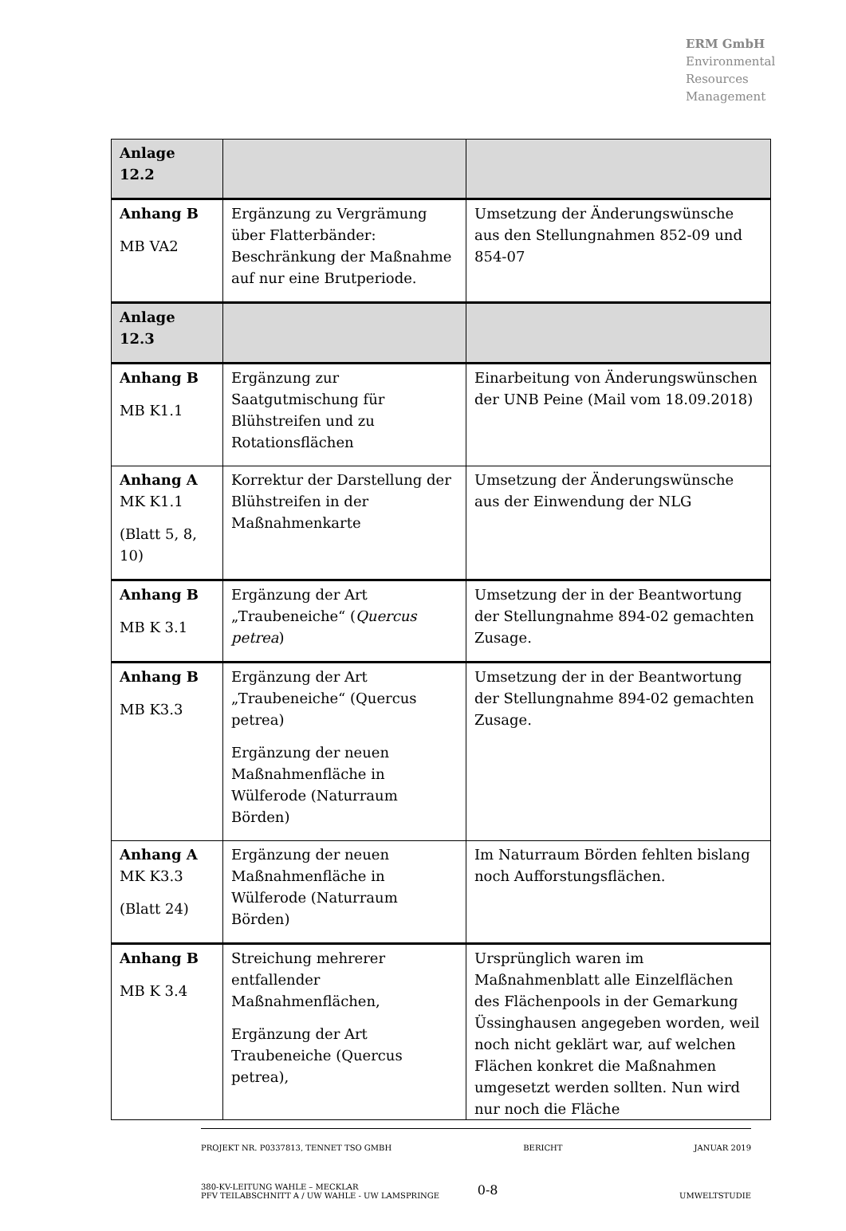ERM GmbH
Environmental
Resources
Management
| Anlage 12.2 | | |
| Anhang B MB VA2 | Ergänzung zu Vergrämung über Flatterbänder: Beschränkung der Maßnahme auf nur eine Brutperiode. | Umsetzung der Änderungswünsche aus den Stellungnahmen 852-09 und 854-07 |
| Anlage 12.3 | | |
| Anhang B MB K1.1 | Ergänzung zur Saatgutmischung für Blühstreifen und zu Rotationsflächen | Einarbeitung von Änderungswünschen der UNB Peine (Mail vom 18.09.2018) |
| Anhang A MK K1.1 (Blatt 5, 8, 10) | Korrektur der Darstellung der Blühstreifen in der Maßnahmenkarte | Umsetzung der Änderungswünsche aus der Einwendung der NLG |
| Anhang B MB K 3.1 | Ergänzung der Art „Traubeneiche“ ( Quercus petrea ) | Umsetzung der in der Beantwortung der Stellungnahme 894-02 gemachten Zusage. |
| Anhang B MB K3.3 | Ergänzung der Art „Traubeneiche“ (Quercus petrea) Ergänzung der neuen Maßnahmenfläche in Wülferode (Naturraum Börden) | Umsetzung der in der Beantwortung der Stellungnahme 894-02 gemachten Zusage. |
| Anhang A MK K3.3 (Blatt 24) | Ergänzung der neuen Maßnahmenfläche in Wülferode (Naturraum Börden) | Im Naturraum Börden fehlten bislang noch Aufforstungsflächen. |
| Anhang B MB K 3.4 | Streichung mehrerer entfallender Maßnahmenflächen, Ergänzung der Art Traubeneiche (Quercus petrea), | Ursprünglich waren im Maßnahmenblatt alle Einzelflächen des Flächenpools in der Gemarkung Üssinghausen angegeben worden, weil noch nicht geklärt war, auf welchen Flächen konkret die Maßnahmen umgesetzt werden sollten. Nun wird nur noch die Fläche |
PROJEKT NR. P0337813, TENNET TSO GMBH BERICHT JANUAR 2019
380-KV-LEITUNG WAHLE – MECKLAR
PFV TEILABSCHNITT A / UW WAHLE - UW LAMSPRINGE 0-8 UMWELTSTUDIE